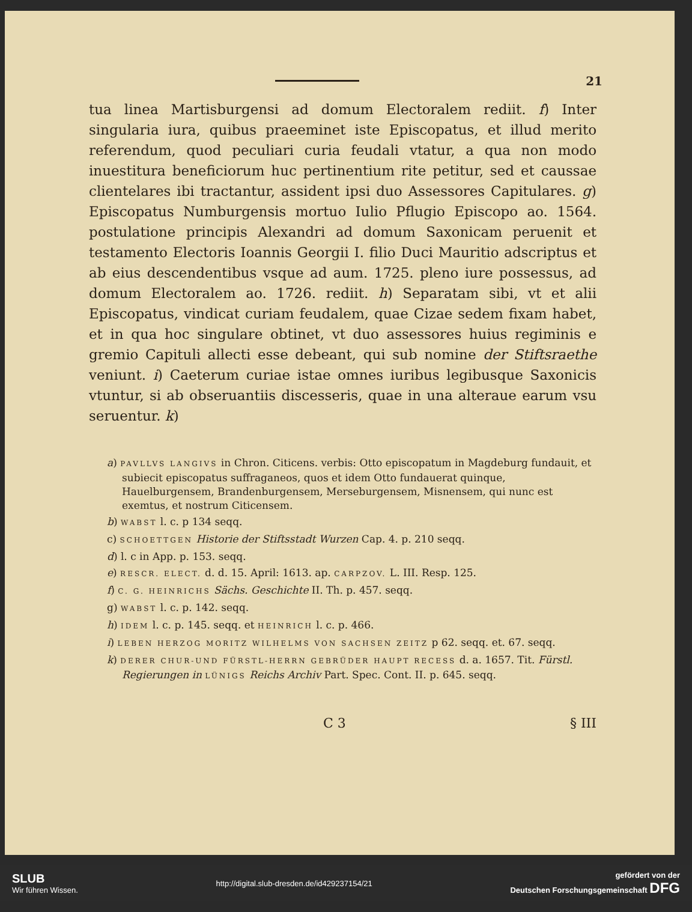21
tua linea Martisburgensi ad domum Electoralem rediit. f) Inter singularia iura, quibus praeeminet iste Episcopatus, et illud merito referendum, quod peculiari curia feudali vtatur, a qua non modo inuestitura beneficiorum huc pertinentium rite petitur, sed et caussae clientelares ibi tractantur, assident ipsi duo Assessores Capitulares. g) Episcopatus Numburgensis mortuo Iulio Pflugio Episcopo ao. 1564. postulatione principis Alexandri ad domum Saxonicam peruenit et testamento Electoris Ioannis Georgii I. filio Duci Mauritio adscriptus et ab eius descendentibus vsque ad aum. 1725. pleno iure possessus, ad domum Electoralem ao. 1726. rediit. h) Separatam sibi, vt et alii Episcopatus, vindicat curiam feudalem, quae Cizae sedem fixam habet, et in qua hoc singulare obtinet, vt duo assessores huius regiminis e gremio Capituli allecti esse debeant, qui sub nomine der Stiftsraethe veniunt. i) Caeterum curiae istae omnes iuribus legibusque Saxonicis vtuntur, si ab obseruantiis discesseris, quae in una alteraue earum vsu seruentur. k)
a) PAVLLVS LANGIVS in Chron. Citicens. verbis: Otto episcopatum in Magdeburg fundauit, et subiecit episcopatus suffraganeos, quos et idem Otto fundauerat quinque, Hauelburgensem, Brandenburgensem, Merseburgensem, Misnensem, qui nunc est exemtus, et nostrum Citicensem.
b) WABST l. c. p 134 seqq.
c) SCHOETTGEN Historie der Stiftsstadt Wurzen Cap. 4. p. 210 seqq.
d) l. c in App. p. 153. seqq.
e) RESCR. ELECT. d. d. 15. April: 1613. ap. CARPZOV. L. III. Resp. 125.
f) C. G. HEINRICHS Sächs. Geschichte II. Th. p. 457. seqq.
g) WABST l. c. p. 142. seqq.
h) IDEM l. c. p. 145. seqq. et HEINRICH l. c. p. 466.
i) LEBEN HERZOG MORITZ WILHELMS VON SACHSEN ZEITZ p 62. seqq. et. 67. seqq.
k) DERER CHUR-UND FÜRSTL-HERRN GEBRÜDER HAUPT RECESS d. a. 1657. Tit. Fürstl. Regierungen in LÜNIGS Reichs Archiv Part. Spec. Cont. II. p. 645. seqq.
C 3 § III
SLUB
Wir führen Wissen.
http://digital.slub-dresden.de/id429237154/21
gefördert von der
Deutschen Forschungsgemeinschaft DFG